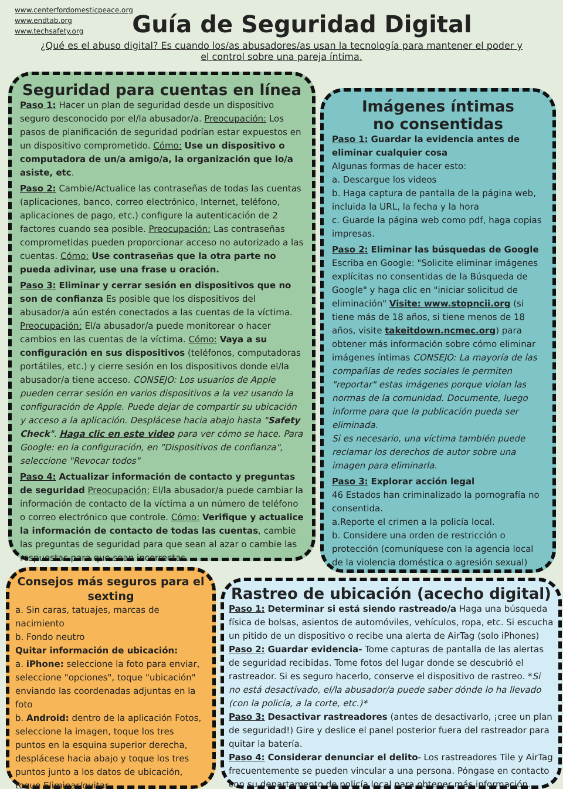www.centerfordomesticpeace.org
www.endtab.org
www.techsafety.org
Guía de Seguridad Digital
¿Qué es el abuso digital? Es cuando los/as abusadores/as usan la tecnología para mantener el poder y el control sobre una pareja íntima.
Seguridad para cuentas en línea
Paso 1: Hacer un plan de seguridad desde un dispositivo seguro desconocido por el/la abusador/a. Preocupación: Los pasos de planificación de seguridad podrían estar expuestos en un dispositivo comprometido. Cómo: Use un dispositivo o computadora de un/a amigo/a, la organización que lo/a asiste, etc.
Paso 2: Cambie/Actualice las contraseñas de todas las cuentas (aplicaciones, banco, correo electrónico, Internet, teléfono, aplicaciones de pago, etc.) configure la autenticación de 2 factores cuando sea posible. Preocupación: Las contraseñas comprometidas pueden proporcionar acceso no autorizado a las cuentas. Cómo: Use contraseñas que la otra parte no pueda adivinar, use una frase u oración.
Paso 3: Eliminar y cerrar sesión en dispositivos que no son de confianza Es posible que los dispositivos del abusador/a aún estén conectados a las cuentas de la víctima. Preocupación: El/a abusador/a puede monitorear o hacer cambios en las cuentas de la víctima. Cómo: Vaya a su configuración en sus dispositivos (teléfonos, computadoras portátiles, etc.) y cierre sesión en los dispositivos donde el/la abusador/a tiene acceso. CONSEJO: Los usuarios de Apple pueden cerrar sesión en varios dispositivos a la vez usando la configuración de Apple. Puede dejar de compartir su ubicación y acceso a la aplicación. Desplácese hacia abajo hasta "Safety Check". Haga clic en este video para ver cómo se hace. Para Google: en la configuración, en "Dispositivos de confianza", seleccione "Revocar todos"
Paso 4: Actualizar información de contacto y preguntas de seguridad Preocupación: El/la abusador/a puede cambiar la información de contacto de la víctima a un número de teléfono o correo electrónico que controle. Cómo: Verifique y actualice la información de contacto de todas las cuentas, cambie las preguntas de seguridad para que sean al azar o cambie las respuestas para que sean incorrectas.
Imágenes íntimas
no consentidas
Paso 1: Guardar la evidencia antes de eliminar cualquier cosa
Algunas formas de hacer esto:
a. Descargue los videos
b. Haga captura de pantalla de la página web, incluida la URL, la fecha y la hora
c. Guarde la página web como pdf, haga copias impresas.
Paso 2: Eliminar las búsquedas de Google
Escriba en Google: "Solicite eliminar imágenes explícitas no consentidas de la Búsqueda de Google" y haga clic en "iniciar solicitud de eliminación" Visite: www.stopncii.org (si tiene más de 18 años, si tiene menos de 18 años, visite takeitdown.ncmec.org) para obtener más información sobre cómo eliminar imágenes íntimas CONSEJO: La mayoría de las compañías de redes sociales le permiten "reportar" estas imágenes porque violan las normas de la comunidad. Documente, luego informe para que la publicación pueda ser eliminada.
Si es necesario, una víctima también puede reclamar los derechos de autor sobre una imagen para eliminarla.
Paso 3: Explorar acción legal
46 Estados han criminalizado la pornografía no consentida.
a.Reporte el crimen a la policía local.
b. Considere una orden de restricción o protección (comuníquese con la agencia local de la violencia doméstica o agresión sexual)
Consejos más seguros para el sexting
a. Sin caras, tatuajes, marcas de nacimiento
b. Fondo neutro
Quitar información de ubicación:
a. iPhone: seleccione la foto para enviar, seleccione "opciones", toque "ubicación" enviando las coordenadas adjuntas en la foto
b. Android: dentro de la aplicación Fotos, seleccione la imagen, toque los tres puntos en la esquina superior derecha, desplácese hacia abajo y toque los tres puntos junto a los datos de ubicación, toque Eliminar/quitar
Rastreo de ubicación (acecho digital)
Paso 1: Determinar si está siendo rastreado/a Haga una búsqueda física de bolsas, asientos de automóviles, vehículos, ropa, etc. Si escucha un pitido de un dispositivo o recibe una alerta de AirTag (solo iPhones)
Paso 2: Guardar evidencia- Tome capturas de pantalla de las alertas de seguridad recibidas. Tome fotos del lugar donde se descubrió el rastreador. Si es seguro hacerlo, conserve el dispositivo de rastreo. *Si no está desactivado, el/la abusador/a puede saber dónde lo ha llevado (con la policía, a la corte, etc.)*
Paso 3: Desactivar rastreadores (antes de desactivarlo, ¡cree un plan de seguridad!) Gire y deslice el panel posterior fuera del rastreador para quitar la batería.
Paso 4: Considerar denunciar el delito- Los rastreadores Tile y AirTag frecuentemente se pueden vincular a una persona. Póngase en contacto con su departamento de policía local para obtener más información.